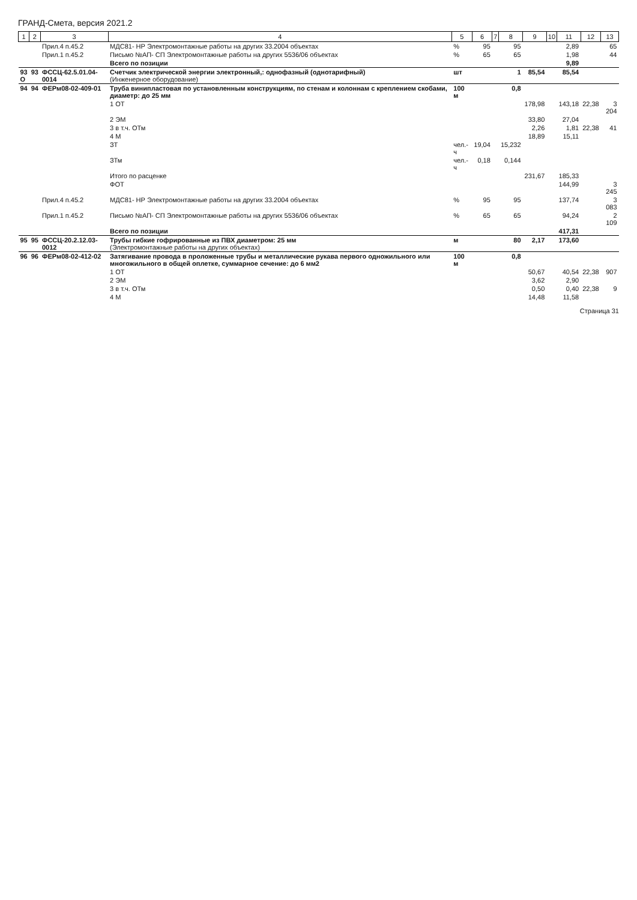ГРАНД-Смета, версия 2021.2
| 1 | 2 | 3 | 4 | 5 | 6 | 7 | 8 | 9 | 10 | 11 | 12 | 13 |
| --- | --- | --- | --- | --- | --- | --- | --- | --- | --- | --- | --- | --- |
| | | Прил.4 п.45.2 | МДС81- НР Электромонтажные работы на других 33.2004 объектах | % | 95 | | 95 | | | 2,89 | | 65 |
| | | Прил.1 п.45.2 | Письмо №АП- СП Электромонтажные работы на других 5536/06 объектах | % | 65 | | 65 | | | 1,98 | | 44 |
| | | | Всего по позиции | | | | | | | 9,89 | | |
| 93 О | 93 | ФССЦ-62.5.01.04-0014 | Счетчик электрической энергии электронный,: однофазный (однотарифный) (Инженерное оборудование) | шт | | | 1 | 85,54 | | 85,54 | | |
| 94 | 94 | ФЕРм08-02-409-01 | Труба винипластовая по установленным конструкциям, по стенам и колоннам с креплением скобами, диаметр: до 25 мм | 100 м | | | 0,8 | | | | | |
| | | | 1 ОТ | | | | | 178,98 | | 143,18 | 22,38 | 3 204 |
| | | | 2 ЭМ | | | | | 33,80 | | 27,04 | | |
| | | | 3 в т.ч. ОТм | | | | | 2,26 | | 1,81 | 22,38 | 41 |
| | | | 4 М | | | | | 18,89 | | 15,11 | | |
| | | | ЗТ | чел.-ч | 19,04 | | 15,232 | | | | | |
| | | | ЗТм | чел.-ч | 0,18 | | 0,144 | | | | | |
| | | | Итого по расценке | | | | | 231,67 | | 185,33 | | |
| | | | ФОТ | | | | | | | 144,99 | | 3 245 |
| | | Прил.4 п.45.2 | МДС81- НР Электромонтажные работы на других 33.2004 объектах | % | 95 | | 95 | | | 137,74 | | 3 083 |
| | | Прил.1 п.45.2 | Письмо №АП- СП Электромонтажные работы на других 5536/06 объектах | % | 65 | | 65 | | | 94,24 | | 2 109 |
| | | | Всего по позиции | | | | | | | 417,31 | | |
| 95 | 95 | ФССЦ-20.2.12.03-0012 | Трубы гибкие гофрированные из ПВХ диаметром: 25 мм (Электромонтажные работы на других объектах) | м | | | 80 | 2,17 | | 173,60 | | |
| 96 | 96 | ФЕРм08-02-412-02 | Затягивание провода в проложенные трубы и металлические рукава первого одножильного или многожильного в общей оплетке, суммарное сечение: до 6 мм2 | 100 м | | | 0,8 | | | | | |
| | | | 1 ОТ | | | | | 50,67 | | 40,54 | 22,38 | 907 |
| | | | 2 ЭМ | | | | | 3,62 | | 2,90 | | |
| | | | 3 в т.ч. ОТм | | | | | 0,50 | | 0,40 | 22,38 | 9 |
| | | | 4 М | | | | | 14,48 | | 11,58 | | |
Страница 31